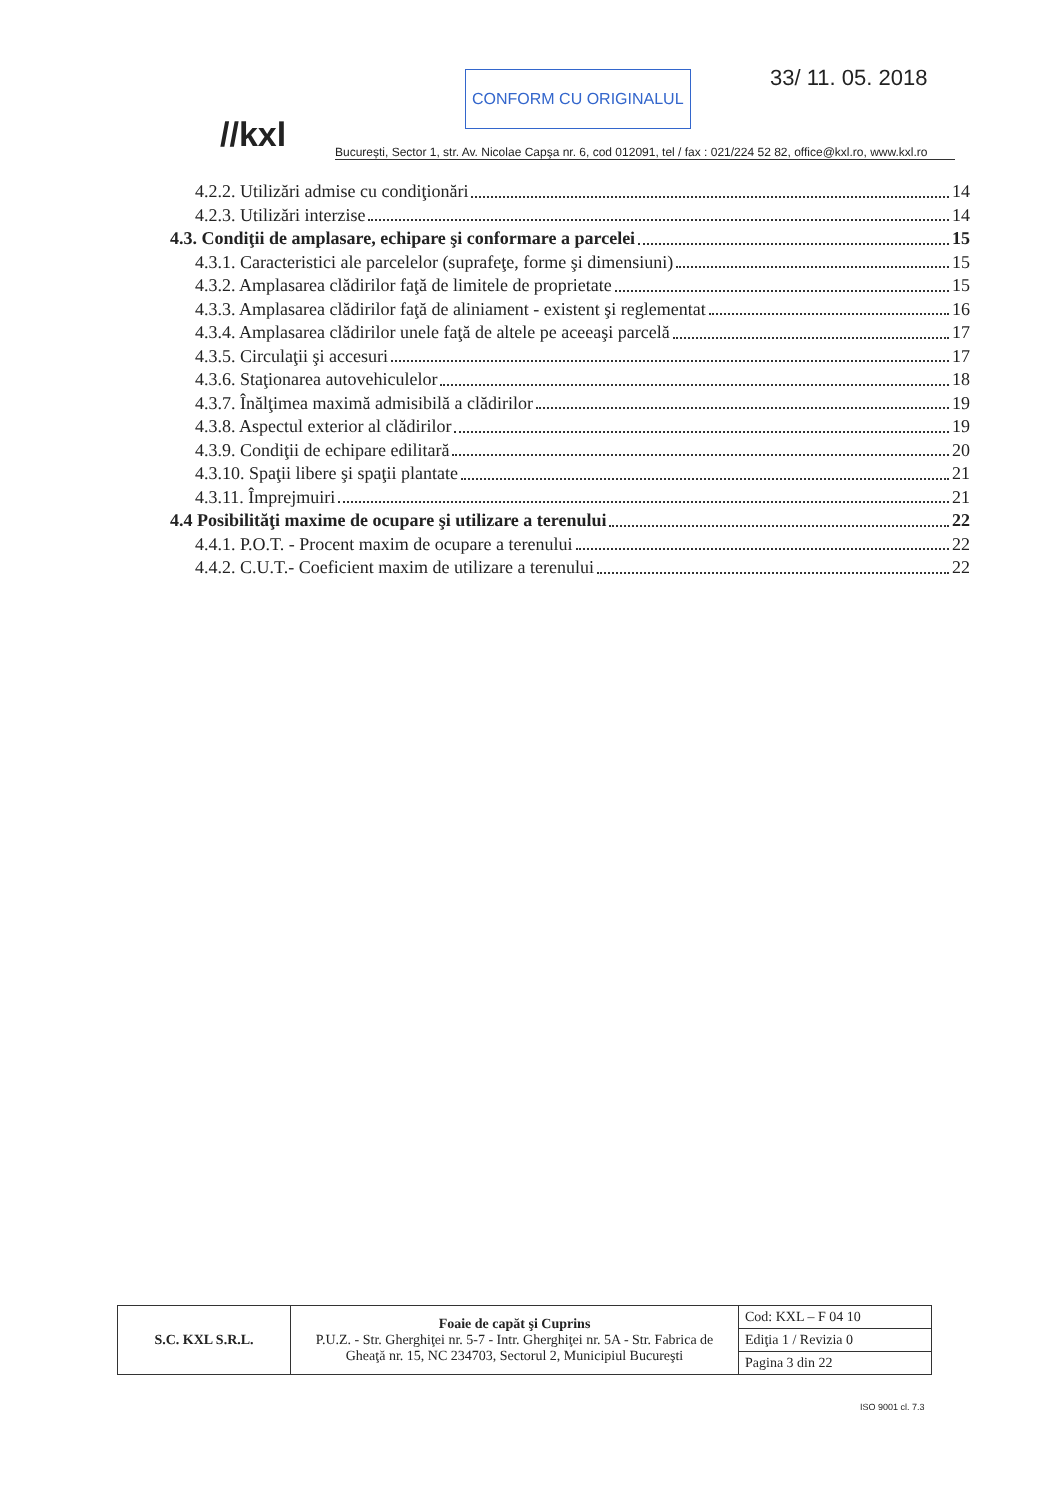//kxl
CONFORM CU ORIGINALUL 33/ 11. 05. 2018
București, Sector 1, str. Av. Nicolae Capşa nr. 6, cod 012091, tel / fax : 021/224 52 82, office@kxl.ro, www.kxl.ro
4.2.2. Utilizări admise cu condiţionări 14
4.2.3. Utilizări interzise 14
4.3. Condiţii de amplasare, echipare şi conformare a parcelei 15
4.3.1. Caracteristici ale parcelelor (suprafeţe, forme şi dimensiuni) 15
4.3.2. Amplasarea clădirilor faţă de limitele de proprietate 15
4.3.3. Amplasarea clădirilor faţă de aliniament - existent şi reglementat 16
4.3.4. Amplasarea clădirilor unele faţă de altele pe aceeaşi parcelă 17
4.3.5. Circulaţii şi accesuri 17
4.3.6. Staţionarea autovehiculelor 18
4.3.7. Înălţimea maximă admisibilă a clădirilor 19
4.3.8. Aspectul exterior al clădirilor 19
4.3.9. Condiţii de echipare edilitară 20
4.3.10. Spaţii libere şi spaţii plantate 21
4.3.11. Împrejmuiri 21
4.4 Posibilităţi maxime de ocupare şi utilizare a terenului 22
4.4.1. P.O.T. - Procent maxim de ocupare a terenului 22
4.4.2. C.U.T.- Coeficient maxim de utilizare a terenului 22
| S.C. KXL S.R.L. | Foaie de capăt şi Cuprins P.U.Z. - Str. Gherghiţei nr. 5-7 - Intr. Gherghiţei nr. 5A - Str. Fabrica de Gheaţă nr. 15, NC 234703, Sectorul 2, Municipiul Bucureşti | Cod: KXL – F 04 10 |
| | | Ediţia 1 / Revizia 0 |
| | | Pagina 3 din 22 |
ISO 9001 cl. 7.3